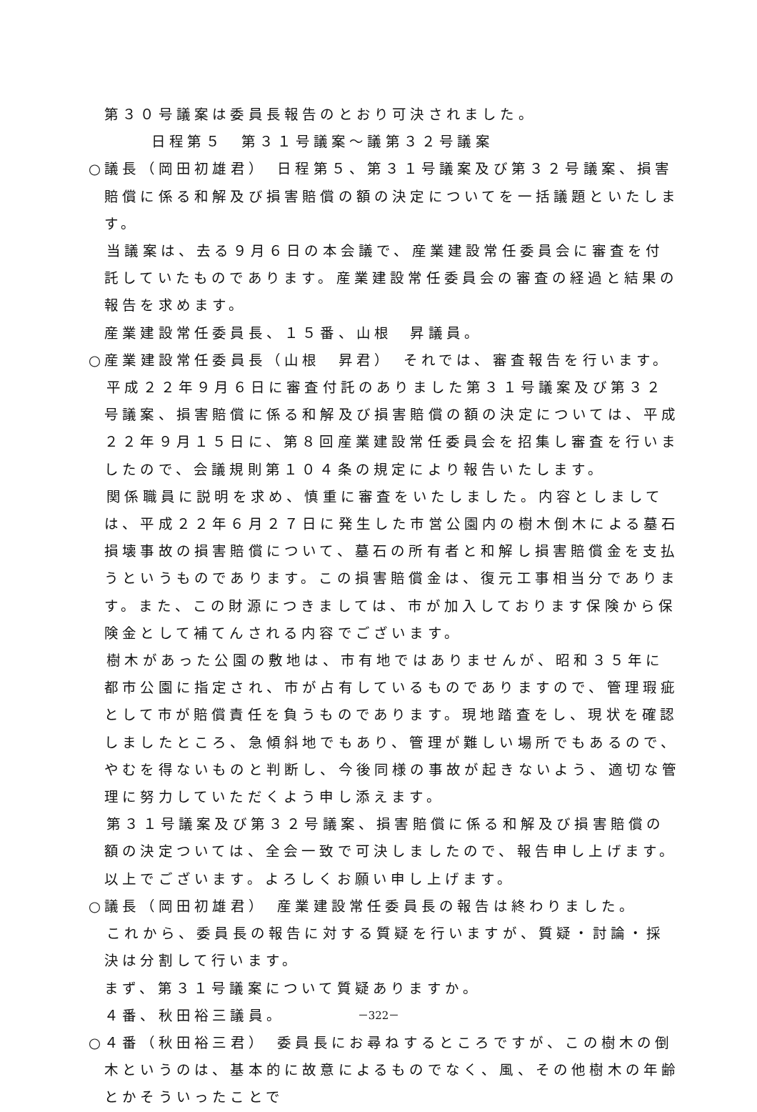第３０号議案は委員長報告のとおり可決されました。
日程第５　第３１号議案～議第３２号議案
○議長（岡田初雄君）　日程第５、第３１号議案及び第３２号議案、損害賠償に係る和解及び損害賠償の額の決定についてを一括議題といたします。
　当議案は、去る９月６日の本会議で、産業建設常任委員会に審査を付託していたものであります。産業建設常任委員会の審査の経過と結果の報告を求めます。
産業建設常任委員長、１５番、山根　昇議員。
○産業建設常任委員長（山根　昇君）　それでは、審査報告を行います。
　平成２２年９月６日に審査付託のありました第３１号議案及び第３２号議案、損害賠償に係る和解及び損害賠償の額の決定については、平成２２年９月１５日に、第８回産業建設常任委員会を招集し審査を行いましたので、会議規則第１０４条の規定により報告いたします。
　関係職員に説明を求め、慎重に審査をいたしました。内容としましては、平成２２年６月２７日に発生した市営公園内の樹木倒木による墓石損壊事故の損害賠償について、墓石の所有者と和解し損害賠償金を支払うというものであります。この損害賠償金は、復元工事相当分であります。また、この財源につきましては、市が加入しております保険から保険金として補てんされる内容でございます。
　樹木があった公園の敷地は、市有地ではありませんが、昭和３５年に都市公園に指定され、市が占有しているものでありますので、管理瑕疵として市が賠償責任を負うものであります。現地踏査をし、現状を確認しましたところ、急傾斜地でもあり、管理が難しい場所でもあるので、やむを得ないものと判断し、今後同様の事故が起きないよう、適切な管理に努力していただくよう申し添えます。
　第３１号議案及び第３２号議案、損害賠償に係る和解及び損害賠償の額の決定ついては、全会一致で可決しましたので、報告申し上げます。
以上でございます。よろしくお願い申し上げます。
○議長（岡田初雄君）　産業建設常任委員長の報告は終わりました。
　これから、委員長の報告に対する質疑を行いますが、質疑・討論・採決は分割して行います。
まず、第３１号議案について質疑ありますか。
４番、秋田裕三議員。
○４番（秋田裕三君）　委員長にお尋ねするところですが、この樹木の倒木というのは、基本的に故意によるものでなく、風、その他樹木の年齢とかそういったことで
－322－